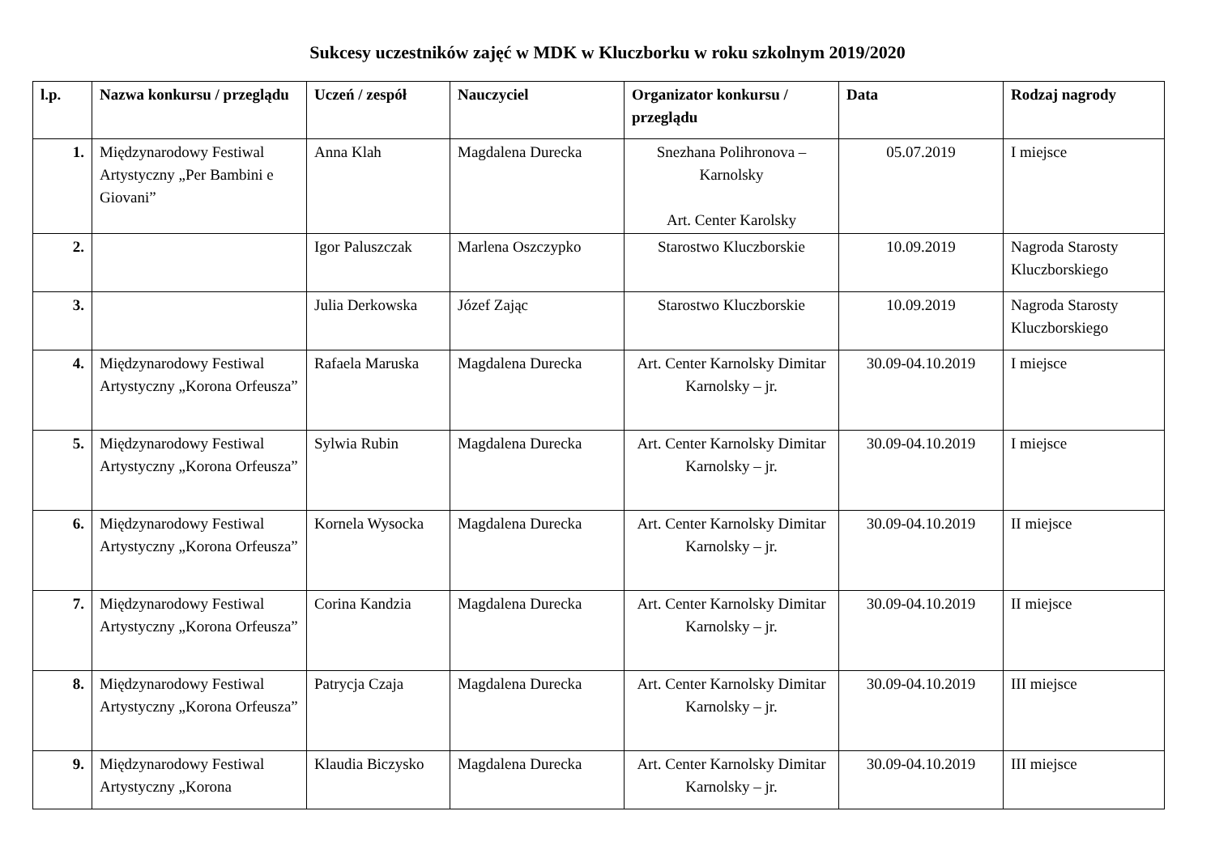Sukcesy uczestników zajęć w MDK w Kluczborku w roku szkolnym 2019/2020
| l.p. | Nazwa konkursu / przeglądu | Uczeń / zespół | Nauczyciel | Organizator konkursu / przeglądu | Data | Rodzaj nagrody |
| --- | --- | --- | --- | --- | --- | --- |
| 1. | Międzynarodowy Festiwal Artystyczny „Per Bambini e Giovani” | Anna Klah | Magdalena Durecka | Snezhana Polihronova – Karnolsky Art. Center Karolsky | 05.07.2019 | I miejsce |
| 2. | | Igor Paluszczak | Marlena Oszczypko | Starostwo Kluczborskie | 10.09.2019 | Nagroda Starosty Kluczborskiego |
| 3. | | Julia Derkowska | Józef Zając | Starostwo Kluczborskie | 10.09.2019 | Nagroda Starosty Kluczborskiego |
| 4. | Międzynarodowy Festiwal Artystyczny „Korona Orfeusza” | Rafaela Maruska | Magdalena Durecka | Art. Center Karnolsky Dimitar Karnolsky – jr. | 30.09-04.10.2019 | I miejsce |
| 5. | Międzynarodowy Festiwal Artystyczny „Korona Orfeusza” | Sylwia Rubin | Magdalena Durecka | Art. Center Karnolsky Dimitar Karnolsky – jr. | 30.09-04.10.2019 | I miejsce |
| 6. | Międzynarodowy Festiwal Artystyczny „Korona Orfeusza” | Kornela Wysocka | Magdalena Durecka | Art. Center Karnolsky Dimitar Karnolsky – jr. | 30.09-04.10.2019 | II miejsce |
| 7. | Międzynarodowy Festiwal Artystyczny „Korona Orfeusza” | Corina Kandzia | Magdalena Durecka | Art. Center Karnolsky Dimitar Karnolsky – jr. | 30.09-04.10.2019 | II miejsce |
| 8. | Międzynarodowy Festiwal Artystyczny „Korona Orfeusza” | Patrycja Czaja | Magdalena Durecka | Art. Center Karnolsky Dimitar Karnolsky – jr. | 30.09-04.10.2019 | III miejsce |
| 9. | Międzynarodowy Festiwal Artystyczny „Korona | Klaudia Biczysko | Magdalena Durecka | Art. Center Karnolsky Dimitar Karnolsky – jr. | 30.09-04.10.2019 | III miejsce |